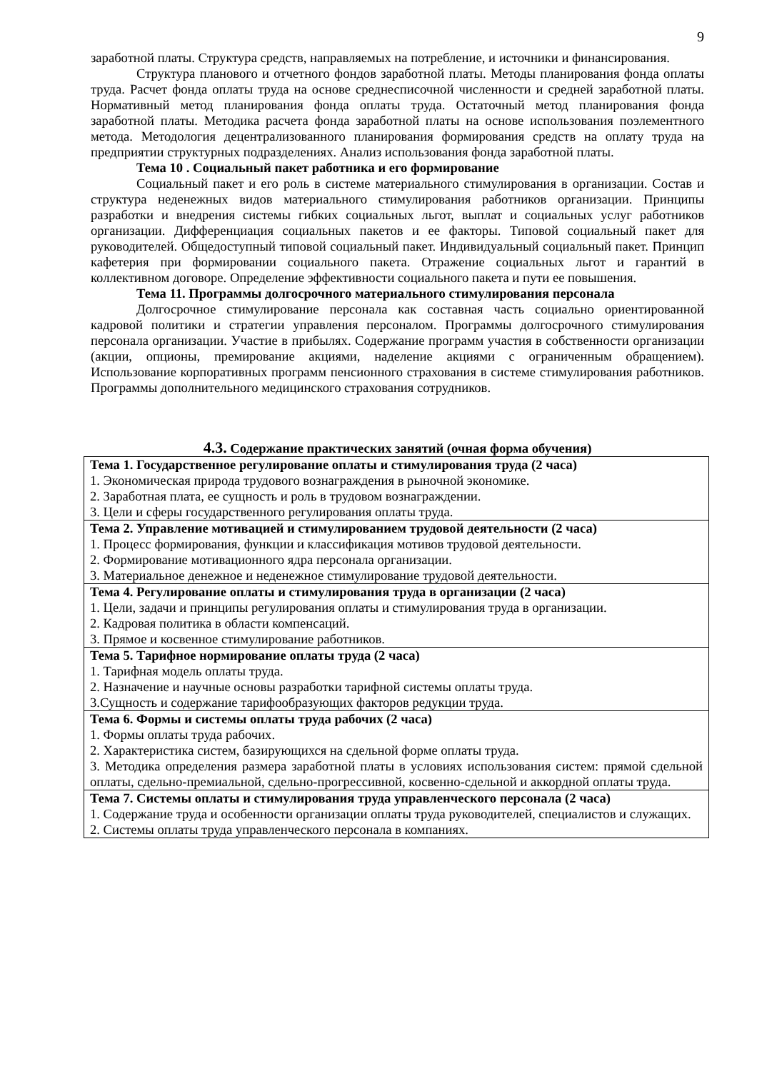9
заработной платы. Структура средств, направляемых на потребление, и источники и финансирования.
Структура планового и отчетного фондов заработной платы. Методы планирования фонда оплаты труда. Расчет фонда оплаты труда на основе среднесписочной численности и средней заработной платы. Нормативный метод планирования фонда оплаты труда. Остаточный метод планирования фонда заработной платы. Методика расчета фонда заработной платы на основе использования поэлементного метода. Методология децентрализованного планирования формирования средств на оплату труда на предприятии структурных подразделениях. Анализ использования фонда заработной платы.
Тема 10 . Социальный пакет работника и его формирование
Социальный пакет и его роль в системе материального стимулирования в организации. Состав и структура неденежных видов материального стимулирования работников организации. Принципы разработки и внедрения системы гибких социальных льгот, выплат и социальных услуг работников организации. Дифференциация социальных пакетов и ее факторы. Типовой социальный пакет для руководителей. Общедоступный типовой социальный пакет. Индивидуальный социальный пакет. Принцип кафетерия при формировании социального пакета. Отражение социальных льгот и гарантий в коллективном договоре. Определение эффективности социального пакета и пути ее повышения.
Тема 11. Программы долгосрочного материального стимулирования персонала
Долгосрочное стимулирование персонала как составная часть социально ориентированной кадровой политики и стратегии управления персоналом. Программы долгосрочного стимулирования персонала организации. Участие в прибылях. Содержание программ участия в собственности организации (акции, опционы, премирование акциями, наделение акциями с ограниченным обращением). Использование корпоративных программ пенсионного страхования в системе стимулирования работников. Программы дополнительного медицинского страхования сотрудников.
4.3. Содержание практических занятий (очная форма обучения)
| Тема 1. Государственное регулирование оплаты и стимулирования труда (2 часа) 1. Экономическая природа трудового вознаграждения в рыночной экономике. 2. Заработная плата, ее сущность и роль в трудовом вознаграждении. 3. Цели и сферы государственного регулирования оплаты труда. |
| Тема 2. Управление мотивацией и стимулированием трудовой деятельности (2 часа) 1. Процесс формирования, функции и классификация мотивов трудовой деятельности. 2. Формирование мотивационного ядра персонала организации. 3. Материальное денежное и неденежное стимулирование трудовой деятельности. |
| Тема 4. Регулирование оплаты и стимулирования труда в организации (2 часа) 1. Цели, задачи и принципы регулирования оплаты и стимулирования труда в организации. 2. Кадровая политика в области компенсаций. 3. Прямое и косвенное стимулирование работников. |
| Тема 5. Тарифное нормирование оплаты труда (2 часа) 1. Тарифная модель оплаты труда. 2. Назначение и научные основы разработки тарифной системы оплаты труда. 3.Сущность и содержание тарифообразующих факторов редукции труда. |
| Тема 6. Формы и системы оплаты труда рабочих (2 часа) 1. Формы оплаты труда рабочих. 2. Характеристика систем, базирующихся на сдельной форме оплаты труда. 3. Методика определения размера заработной платы в условиях использования систем: прямой сдельной оплаты, сдельно-премиальной, сдельно-прогрессивной, косвенно-сдельной и аккордной оплаты труда. |
| Тема 7. Системы оплаты и стимулирования труда управленческого персонала (2 часа) 1. Содержание труда и особенности организации оплаты труда руководителей, специалистов и служащих. 2. Системы оплаты труда управленческого персонала в компаниях. |